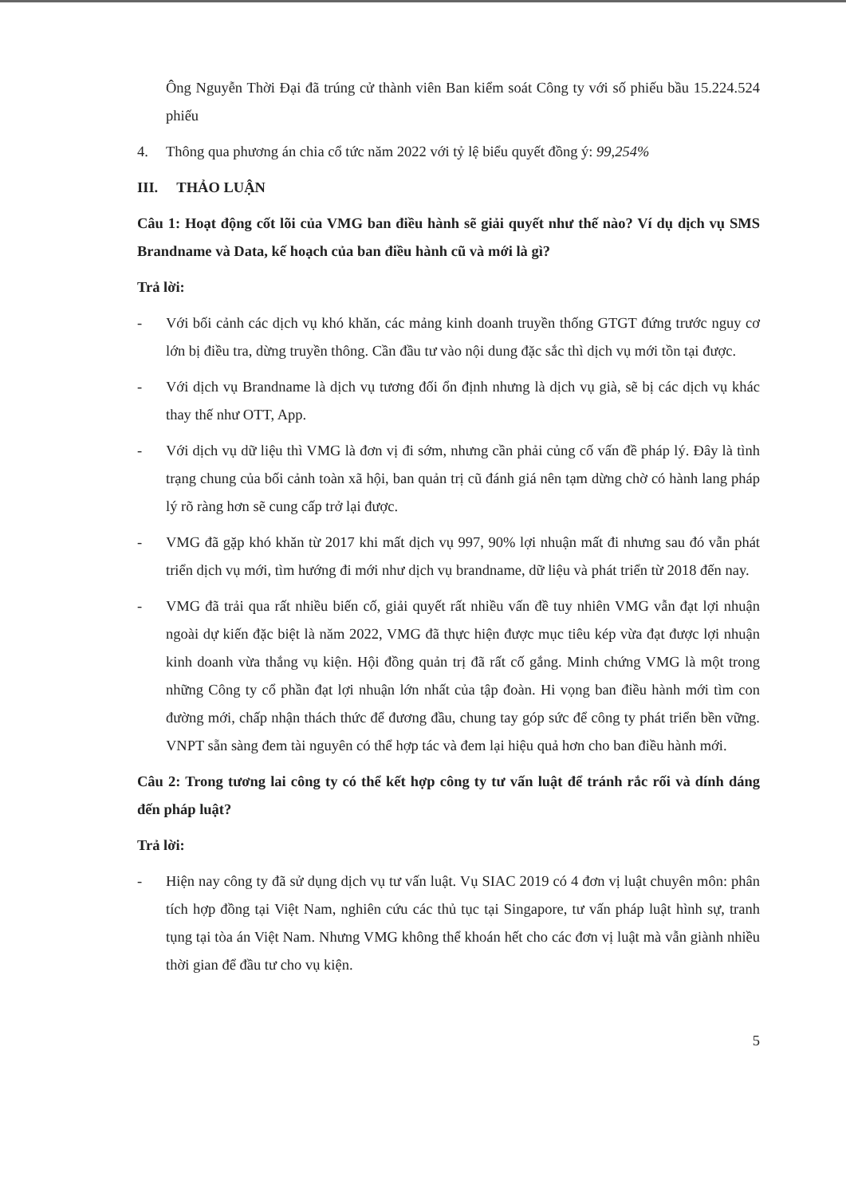Ông Nguyễn Thời Đại đã trúng cử thành viên Ban kiểm soát Công ty với số phiếu bầu 15.224.524 phiếu
4. Thông qua phương án chia cổ tức năm 2022 với tỷ lệ biểu quyết đồng ý: 99,254%
III. THẢO LUẬN
Câu 1: Hoạt động cốt lõi của VMG ban điều hành sẽ giải quyết như thế nào? Ví dụ dịch vụ SMS Brandname và Data, kế hoạch của ban điều hành cũ và mới là gì?
Trả lời:
- Với bối cảnh các dịch vụ khó khăn, các mảng kinh doanh truyền thống GTGT đứng trước nguy cơ lớn bị điều tra, dừng truyền thông. Cần đầu tư vào nội dung đặc sắc thì dịch vụ mới tồn tại được.
- Với dịch vụ Brandname là dịch vụ tương đối ổn định nhưng là dịch vụ già, sẽ bị các dịch vụ khác thay thế như OTT, App.
- Với dịch vụ dữ liệu thì VMG là đơn vị đi sớm, nhưng cần phải củng cố vấn đề pháp lý. Đây là tình trạng chung của bối cảnh toàn xã hội, ban quản trị cũ đánh giá nên tạm dừng chờ có hành lang pháp lý rõ ràng hơn sẽ cung cấp trở lại được.
- VMG đã gặp khó khăn từ 2017 khi mất dịch vụ 997, 90% lợi nhuận mất đi nhưng sau đó vẫn phát triển dịch vụ mới, tìm hướng đi mới như dịch vụ brandname, dữ liệu và phát triển từ 2018 đến nay.
- VMG đã trải qua rất nhiều biến cố, giải quyết rất nhiều vấn đề tuy nhiên VMG vẫn đạt lợi nhuận ngoài dự kiến đặc biệt là năm 2022, VMG đã thực hiện được mục tiêu kép vừa đạt được lợi nhuận kinh doanh vừa thắng vụ kiện. Hội đồng quản trị đã rất cố gắng. Minh chứng VMG là một trong những Công ty cổ phần đạt lợi nhuận lớn nhất của tập đoàn. Hi vọng ban điều hành mới tìm con đường mới, chấp nhận thách thức để đương đầu, chung tay góp sức để công ty phát triển bền vững. VNPT sẵn sàng đem tài nguyên có thể hợp tác và đem lại hiệu quả hơn cho ban điều hành mới.
Câu 2: Trong tương lai công ty có thể kết hợp công ty tư vấn luật để tránh rắc rối và dính dáng đến pháp luật?
Trả lời:
- Hiện nay công ty đã sử dụng dịch vụ tư vấn luật. Vụ SIAC 2019 có 4 đơn vị luật chuyên môn: phân tích hợp đồng tại Việt Nam, nghiên cứu các thủ tục tại Singapore, tư vấn pháp luật hình sự, tranh tụng tại tòa án Việt Nam. Nhưng VMG không thể khoán hết cho các đơn vị luật mà vẫn giành nhiều thời gian để đầu tư cho vụ kiện.
5